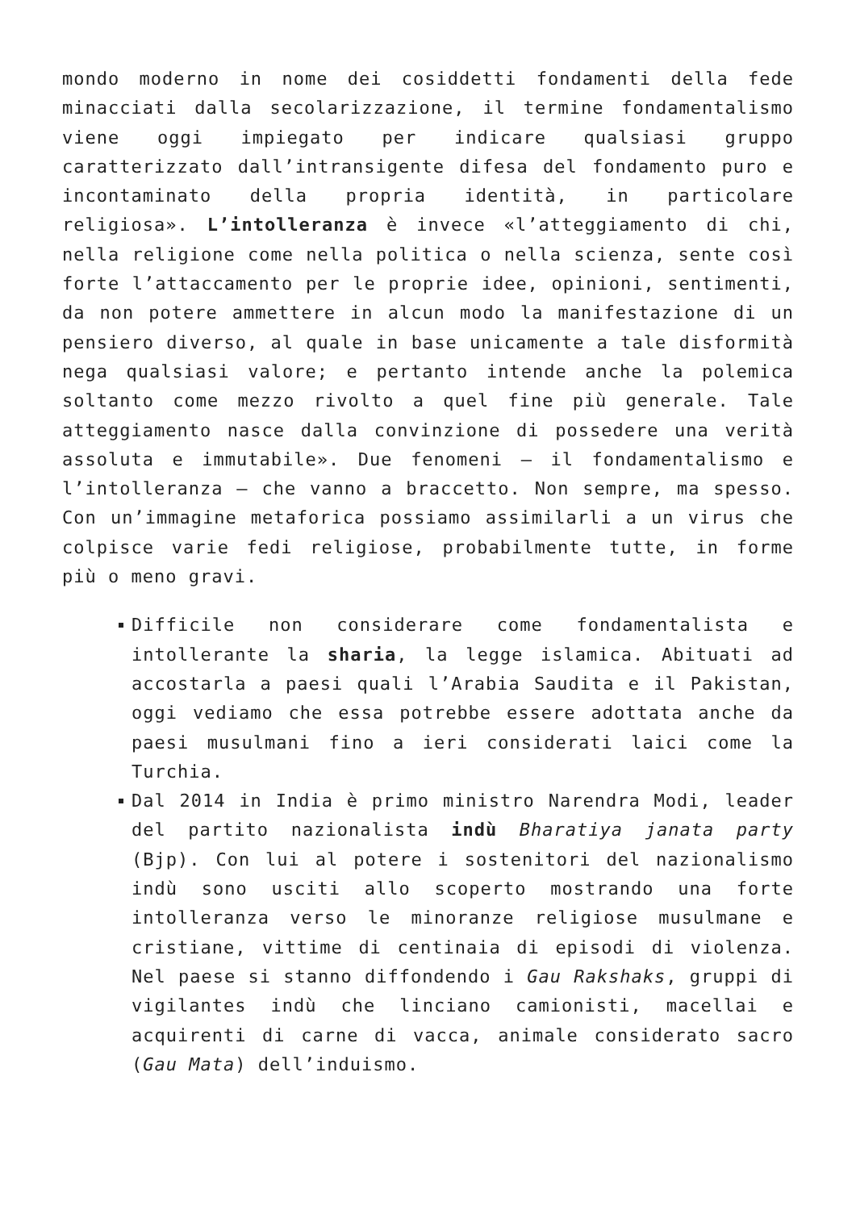mondo moderno in nome dei cosiddetti fondamenti della fede minacciati dalla secolarizzazione, il termine fondamentalismo viene oggi impiegato per indicare qualsiasi gruppo caratterizzato dall’intransigente difesa del fondamento puro e incontaminato della propria identità, in particolare religiosa». L’intolleranza è invece «l’atteggiamento di chi, nella religione come nella politica o nella scienza, sente così forte l’attaccamento per le proprie idee, opinioni, sentimenti, da non potere ammettere in alcun modo la manifestazione di un pensiero diverso, al quale in base unicamente a tale disformità nega qualsiasi valore; e pertanto intende anche la polemica soltanto come mezzo rivolto a quel fine più generale. Tale atteggiamento nasce dalla convinzione di possedere una verità assoluta e immutabile». Due fenomeni – il fondamentalismo e l’intolleranza – che vanno a braccetto. Non sempre, ma spesso. Con un’immagine metaforica possiamo assimilarli a un virus che colpisce varie fedi religiose, probabilmente tutte, in forme più o meno gravi.
Difficile non considerare come fondamentalista e intollerante la sharia, la legge islamica. Abituati ad accostarla a paesi quali l’Arabia Saudita e il Pakistan, oggi vediamo che essa potrebbe essere adottata anche da paesi musulmani fino a ieri considerati laici come la Turchia.
Dal 2014 in India è primo ministro Narendra Modi, leader del partito nazionalista indù Bharatiya janata party (Bjp). Con lui al potere i sostenitori del nazionalismo indù sono usciti allo scoperto mostrando una forte intolleranza verso le minoranze religiose musulmane e cristiane, vittime di centinaia di episodi di violenza. Nel paese si stanno diffondendo i Gau Rakshaks, gruppi di vigilantes indù che linciano camionisti, macellai e acquirenti di carne di vacca, animale considerato sacro (Gau Mata) dell’induismo.